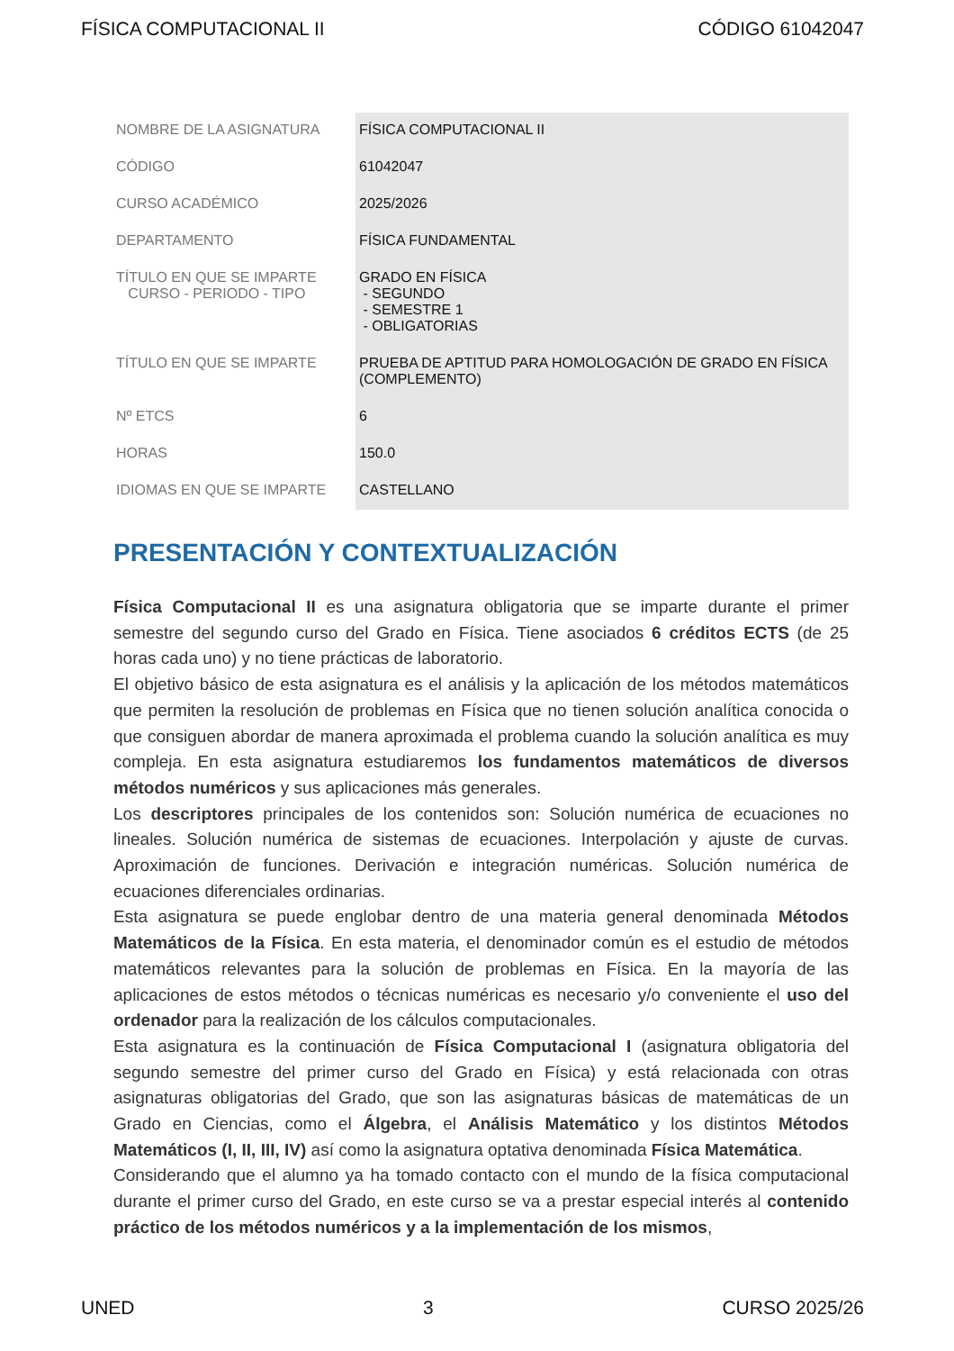FÍSICA COMPUTACIONAL II CÓDIGO 61042047
| NOMBRE DE LA ASIGNATURA | FÍSICA COMPUTACIONAL II |
| CÓDIGO | 61042047 |
| CURSO ACADÉMICO | 2025/2026 |
| DEPARTAMENTO | FÍSICA FUNDAMENTAL |
| TÍTULO EN QUE SE IMPARTE CURSO - PERIODO - TIPO | GRADO EN FÍSICA - SEGUNDO - SEMESTRE 1 - OBLIGATORIAS |
| TÍTULO EN QUE SE IMPARTE | PRUEBA DE APTITUD PARA HOMOLOGACIÓN DE GRADO EN FÍSICA (COMPLEMENTO) |
| Nº ETCS | 6 |
| HORAS | 150.0 |
| IDIOMAS EN QUE SE IMPARTE | CASTELLANO |
PRESENTACIÓN Y CONTEXTUALIZACIÓN
Física Computacional II es una asignatura obligatoria que se imparte durante el primer semestre del segundo curso del Grado en Física. Tiene asociados 6 créditos ECTS (de 25 horas cada uno) y no tiene prácticas de laboratorio.
El objetivo básico de esta asignatura es el análisis y la aplicación de los métodos matemáticos que permiten la resolución de problemas en Física que no tienen solución analítica conocida o que consiguen abordar de manera aproximada el problema cuando la solución analítica es muy compleja. En esta asignatura estudiaremos los fundamentos matemáticos de diversos métodos numéricos y sus aplicaciones más generales.
Los descriptores principales de los contenidos son: Solución numérica de ecuaciones no lineales. Solución numérica de sistemas de ecuaciones. Interpolación y ajuste de curvas. Aproximación de funciones. Derivación e integración numéricas. Solución numérica de ecuaciones diferenciales ordinarias.
Esta asignatura se puede englobar dentro de una materia general denominada Métodos Matemáticos de la Física. En esta materia, el denominador común es el estudio de métodos matemáticos relevantes para la solución de problemas en Física. En la mayoría de las aplicaciones de estos métodos o técnicas numéricas es necesario y/o conveniente el uso del ordenador para la realización de los cálculos computacionales.
Esta asignatura es la continuación de Física Computacional I (asignatura obligatoria del segundo semestre del primer curso del Grado en Física) y está relacionada con otras asignaturas obligatorias del Grado, que son las asignaturas básicas de matemáticas de un Grado en Ciencias, como el Álgebra, el Análisis Matemático y los distintos Métodos Matemáticos (I, II, III, IV) así como la asignatura optativa denominada Física Matemática.
Considerando que el alumno ya ha tomado contacto con el mundo de la física computacional durante el primer curso del Grado, en este curso se va a prestar especial interés al contenido práctico de los métodos numéricos y a la implementación de los mismos,
UNED 3 CURSO 2025/26